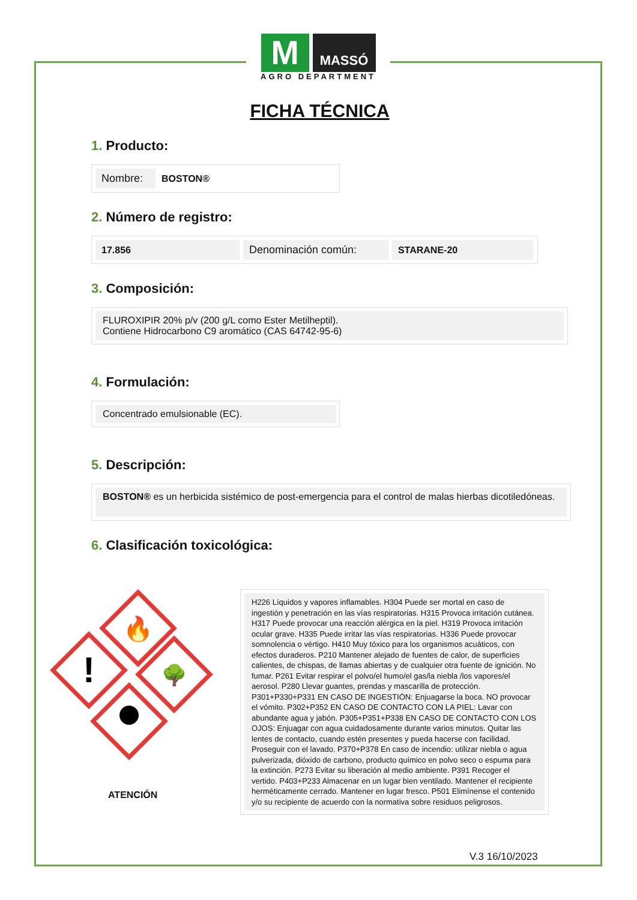M
MASSÓ
AGRO DEPARTMENT
FICHA TÉCNICA
1. Producto:
| Nombre: | BOSTON® |
2. Número de registro:
| 17.856 | Denominación común: | STARANE-20 |
3. Composición:
FLUROXIPIR 20% p/v (200 g/L como Ester Metilheptil).
Contiene Hidrocarbono C9 aromático (CAS 64742-95-6)
4. Formulación:
Concentrado emulsionable (EC).
5. Descripción:
BOSTON® es un herbicida sistémico de post-emergencia para el control de malas hierbas dicotiledóneas.
6. Clasificación toxicológica:
🔥
!
🌳
ATENCIÓN
H226 Líquidos y vapores inflamables. H304 Puede ser mortal en caso de ingestión y penetración en las vías respiratorias. H315 Provoca irritación cutánea. H317 Puede provocar una reacción alérgica en la piel. H319 Provoca irritación ocular grave. H335 Puede irritar las vías respiratorias. H336 Puede provocar somnolencia o vértigo. H410 Muy tóxico para los organismos acuáticos, con efectos duraderos. P210 Mantener alejado de fuentes de calor, de superficies calientes, de chispas, de llamas abiertas y de cualquier otra fuente de ignición. No fumar. P261 Evitar respirar el polvo/el humo/el gas/la niebla /los vapores/el aerosol. P280 Llevar guantes, prendas y mascarilla de protección. P301+P330+P331 EN CASO DE INGESTIÓN: Enjuagarse la boca. NO provocar el vómito. P302+P352 EN CASO DE CONTACTO CON LA PIEL: Lavar con abundante agua y jabón. P305+P351+P338 EN CASO DE CONTACTO CON LOS OJOS: Enjuagar con agua cuidadosamente durante varios minutos. Quitar las lentes de contacto, cuando estén presentes y pueda hacerse con facilidad. Proseguir con el lavado. P370+P378 En caso de incendio: utilizar niebla o agua pulverizada, dióxido de carbono, producto químico en polvo seco o espuma para la extinción. P273 Evitar su liberación al medio ambiente. P391 Recoger el vertido. P403+P233 Almacenar en un lugar bien ventilado. Mantener el recipiente herméticamente cerrado. Mantener en lugar fresco. P501 Elimínense el contenido y/o su recipiente de acuerdo con la normativa sobre residuos peligrosos.
V.3 16/10/2023